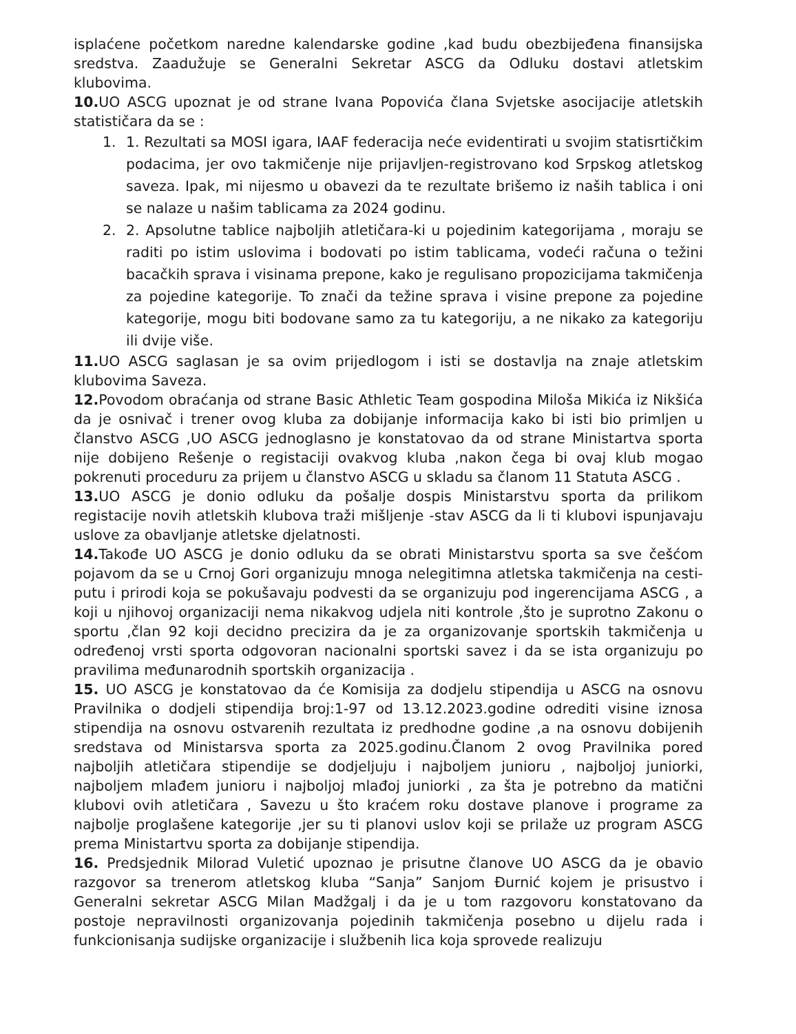isplaćene početkom naredne kalendarske godine ,kad budu obezbijeđena finansijska sredstva. Zaadužuje se Generalni Sekretar ASCG da Odluku dostavi atletskim klubovima.
10. UO ASCG upoznat je od strane Ivana Popovića člana Svjetske asocijacije atletskih statističara da se :
1. 1. Rezultati sa MOSI igara, IAAF federacija neće evidentirati u svojim statisrtičkim podacima, jer ovo takmičenje nije prijavljen-registrovano kod Srpskog atletskog saveza. Ipak, mi nijesmo u obavezi da te rezultate brišemo iz naših tablica i oni se nalaze u našim tablicama za 2024 godinu.
2. 2. Apsolutne tablice najboljih atletičara-ki u pojedinim kategorijama , moraju se raditi po istim uslovima i bodovati po istim tablicama, vodeći računa o težini bacačkih sprava i visinama prepone, kako je regulisano propozicijama takmičenja za pojedine kategorije. To znači da težine sprava i visine prepone za pojedine kategorije, mogu biti bodovane samo za tu kategoriju, a ne nikako za kategoriju ili dvije više.
11. UO ASCG saglasan je sa ovim prijedlogom i isti se dostavlja na znaje atletskim klubovima Saveza.
12. Povodom obraćanja od strane Basic Athletic Team gospodina Miloša Mikića iz Nikšića da je osnivač i trener ovog kluba za dobijanje informacija kako bi isti bio primljen u članstvo ASCG ,UO ASCG jednoglasno je konstatovao da od strane Ministartva sporta nije dobijeno Rešenje o registaciji ovakvog kluba ,nakon čega bi ovaj klub mogao pokrenuti proceduru za prijem u članstvo ASCG u skladu sa članom 11 Statuta ASCG .
13. UO ASCG je donio odluku da pošalje dospis Ministarstvu sporta da prilikom registacije novih atletskih klubova traži mišljenje -stav ASCG da li ti klubovi ispunjavaju uslove za obavljanje atletske djelatnosti.
14. Takođe UO ASCG je donio odluku da se obrati Ministarstvu sporta sa sve češćom pojavom da se u Crnoj Gori organizuju mnoga nelegitimna atletska takmičenja na cesti-putu i prirodi koja se pokušavaju podvesti da se organizuju pod ingerencijama ASCG , a koji u njihovoj organizaciji nema nikakvog udjela niti kontrole ,što je suprotno Zakonu o sportu ,član 92 koji decidno precizira da je za organizovanje sportskih takmičenja u određenoj vrsti sporta odgovoran nacionalni sportski savez i da se ista organizuju po pravilima međunarodnih sportskih organizacija .
15. UO ASCG je konstatovao da će Komisija za dodjelu stipendija u ASCG na osnovu Pravilnika o dodjeli stipendija broj:1-97 od 13.12.2023.godine odrediti visine iznosa stipendija na osnovu ostvarenih rezultata iz predhodne godine ,a na osnovu dobijenih sredstava od Ministarsva sporta za 2025.godinu.Članom 2 ovog Pravilnika pored najboljih atletičara stipendije se dodjeljuju i najboljem junioru , najboljoj juniorki, najboljem mlađem junioru i najboljoj mlađoj juniorki , za šta je potrebno da matični klubovi ovih atletičara , Savezu u što kraćem roku dostave planove i programe za najbolje proglašene kategorije ,jer su ti planovi uslov koji se prilaže uz program ASCG prema Ministartvu sporta za dobijanje stipendija.
16. Predsjednik Milorad Vuletić upoznao je prisutne članove UO ASCG da je obavio razgovor sa trenerom atletskog kluba “Sanja” Sanjom Đurnić kojem je prisustvo i Generalni sekretar ASCG Milan Madžgalj i da je u tom razgovoru konstatovano da postoje nepravilnosti organizovanja pojedinih takmičenja posebno u dijelu rada i funkcionisanja sudijske organizacije i službenih lica koja sprovede realizuju